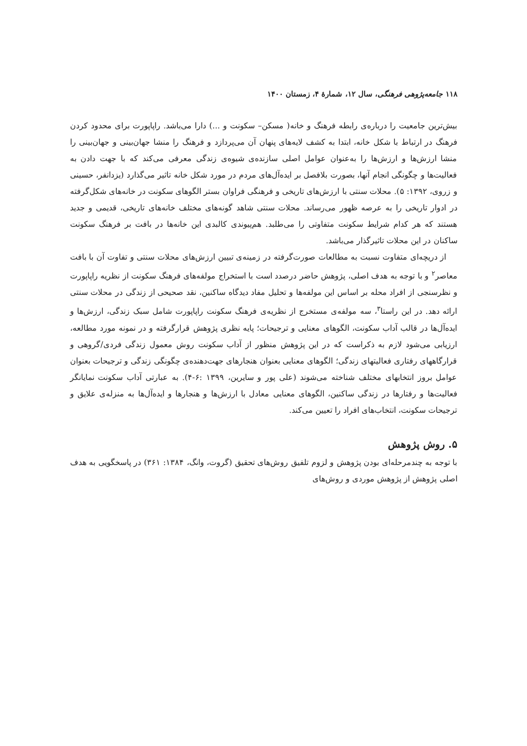۱۱۸ جامعه‌پژوهی فرهنگی، سال ۱۲، شمارهٔ ۴، زمستان ۱۴۰۰
بیش‌ترین جامعیت را درباره‌ی رابطه فرهنگ و خانه( مسکن– سکونت و ...) دارا می‌باشد. راپاپورت برای محدود کردن فرهنگ در ارتباط با شکل خانه، ابتدا به کشف لایه‌های پنهان آن می‌پردازد و فرهنگ را منشا جهان‌بینی و جهان‌بینی را منشا ارزش‌ها و ارزش‌ها را به‌عنوان عوامل اصلی سازنده‌ی شیوه‌ی زندگی معرفی می‌کند که با جهت دادن به فعالیت‌ها و چگونگی انجام آنها، بصورت بلافصل بر ایده‌آل‌های مردم در مورد شکل خانه تاثیر می‌گذارد (یزدانفر، حسینی و زروی، ۱۳۹۲: ۵). محلات سنتی با ارزش‌های تاریخی و فرهنگی فراوان بستر الگوهای سکونت در خانه‌های شکل‌گرفته در ادوار تاریخی را به عرصه ظهور می‌رساند. محلات سنتی شاهد گونه‌های مختلف خانه‌های تاریخی، قدیمی و جدید هستند که هر کدام شرایط سکونت متفاوتی را می‌طلبد. هم‌پیوندی کالبدی این خانه‌ها در بافت بر فرهنگ سکونت ساکنان در این محلات تاثیرگذار می‌باشد.
از دریچه‌ای متفاوت نسبت به مطالعات صورت‌گرفته در زمینه‌ی تبیین ارزش‌های محلات سنتی و تفاوت آن با بافت معاصر<sup>۲</sup> و با توجه به هدف اصلی، پژوهش حاضر درصدد است با استخراج مولفه‌های فرهنگ سکونت از نظریه راپاپورت و نظرسنجی از افراد محله بر اساس این مولفه‌ها و تحلیل مفاد دیدگاه ساکنین، نقد صحیحی از زندگی در محلات سنتی ارائه دهد. در این راستا<sup>۳</sup>، سه مولفه‌ی مستخرج از نظریه‌ی فرهنگ سکونت راپاپورت شامل سبک زندگی، ارزش‌ها و ایده‌آل‌ها در قالب آداب سکونت، الگوهای معنایی و ترجیحات؛ پایه نظری پژوهش قرارگرفته و در نمونه مورد مطالعه، ارزیابی می‌شود لازم به ذکراست که در این پژوهش منظور از آداب سکونت روش معمول زندگی فردی/گروهی و قرارگاههای رفتاری فعالیتهای زندگی؛ الگوهای معنایی بعنوان هنجارهای جهت‌دهنده‌ی چگونگی زندگی و ترجیحات بعنوان عوامل بروز انتخابهای مختلف شناخته می‌شوند (علی پور و سایرین، ۱۳۹۹ :۶-۴). به عبارتی آداب سکونت نمایانگر فعالیت‌ها و رفتارها در زندگی ساکنین، الگوهای معنایی معادل با ارزش‌ها و هنجارها و ایده‌آل‌ها به منزله‌ی علایق و ترجیحات سکونت، انتخاب‌های افراد را تعیین می‌کند.
۵. روش پژوهش
با توجه به چندمرحله‌ای بودن پژوهش و لزوم تلفیق روش‌های تحقیق (گروت، وانگ، ۱۳۸۴: ۳۶۱) در پاسخگویی به هدف اصلی پژوهش از پژوهش موردی و روش‌های